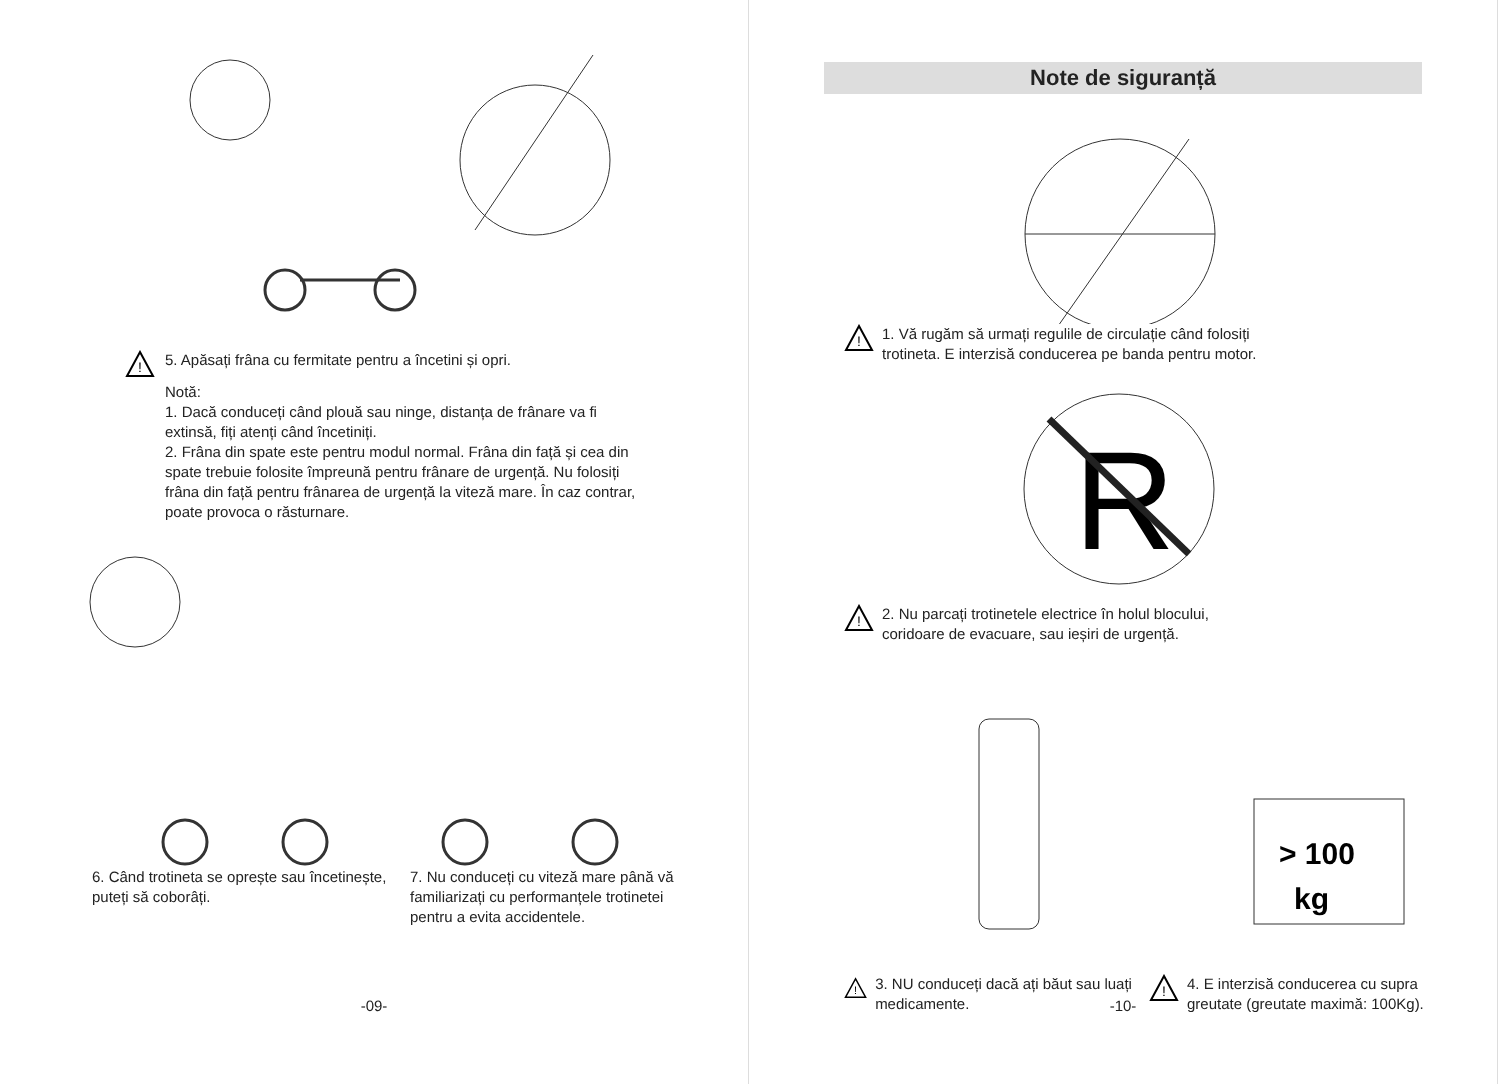!
5. Apăsați frâna cu fermitate pentru a încetini și opri.
Notă:
1. Dacă conduceți când plouă sau ninge, distanța de frânare va fi extinsă, fiți atenți când încetiniți.
2. Frâna din spate este pentru modul normal. Frâna din față și cea din spate trebuie folosite împreună pentru frânare de urgență. Nu folosiți frâna din față pentru frânarea de urgență la viteză mare. În caz contrar, poate provoca o răsturnare.
6. Când trotineta se oprește sau încetinește, puteți să coborâți.
7. Nu conduceți cu viteză mare până vă familiarizați cu performanțele trotinetei pentru a evita accidentele.
-09-
Note de siguranță
!
1. Vă rugăm să urmați regulile de circulație când folosiți
trotineta. E interzisă conducerea pe banda pentru motor.
R
!
2. Nu parcați trotinetele electrice în holul blocului,
coridoare de evacuare, sau ieșiri de urgență.
> 100
kg
!
3. NU conduceți dacă ați băut sau luați medicamente.
!
4. E interzisă conducerea cu supra
greutate (greutate maximă: 100Kg).
-10-